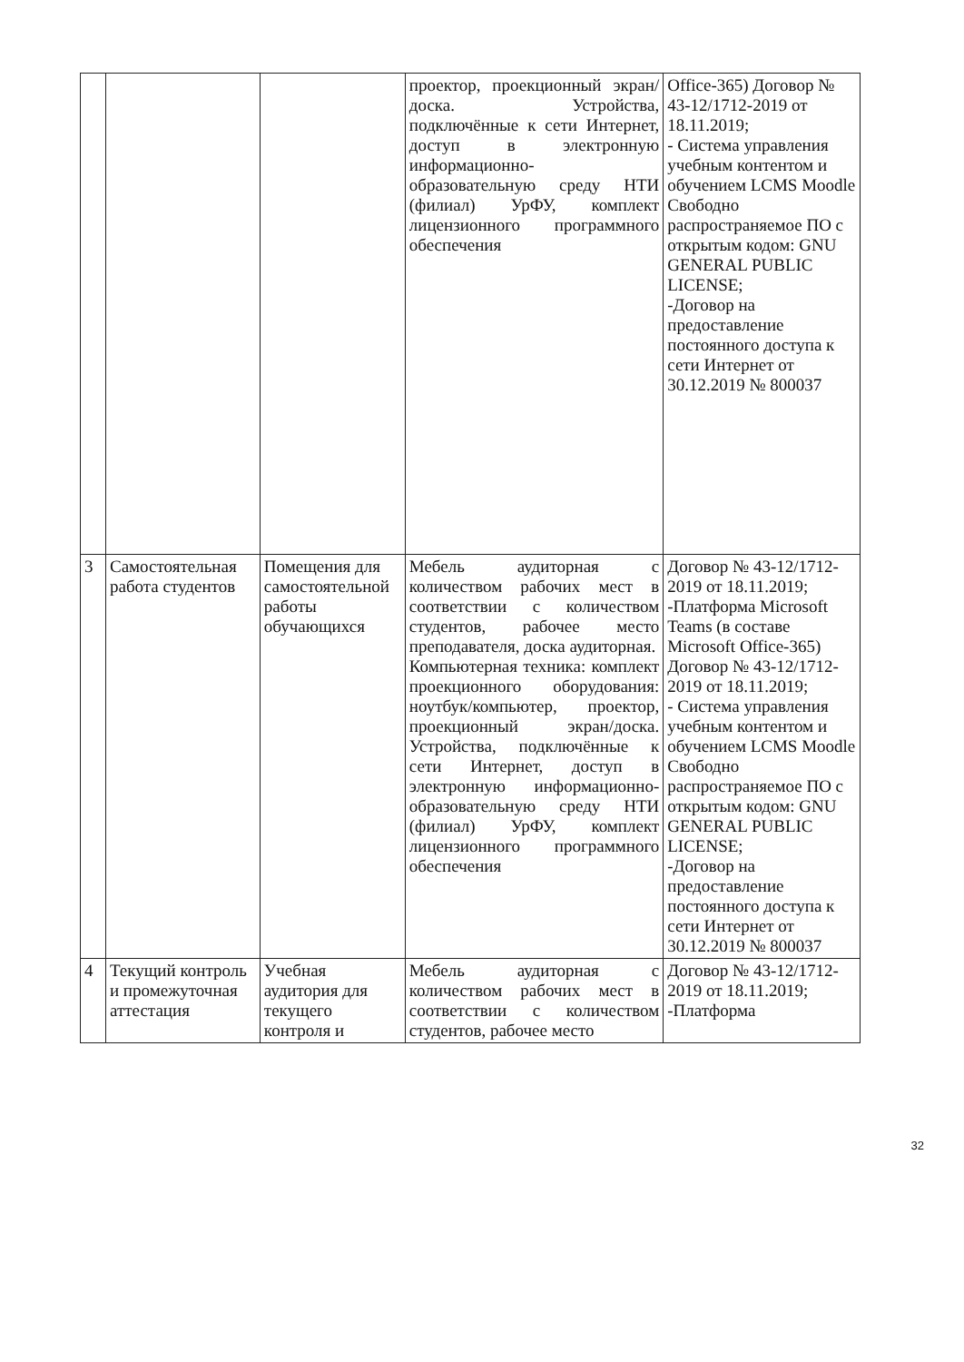| | | | проектор, проекционный экран/доска. Устройства, подключённые к сети Интернет, доступ в электронную информационно-образовательную среду НТИ (филиал) УрФУ, комплект лицензионного программного обеспечения | Office-365) Договор № 43-12/1712-2019 от 18.11.2019; - Система управления учебным контентом и обучением LCMS Moodle Свободно распространяемое ПО с открытым кодом: GNU GENERAL PUBLIC LICENSE; -Договор на предоставление постоянного доступа к сети Интернет от 30.12.2019 № 800037 |
| 3 | Самостоятельная работа студентов | Помещения для самостоятельной работы обучающихся | Мебель аудиторная с количеством рабочих мест в соответствии с количеством студентов, рабочее место преподавателя, доска аудиторная. Компьютерная техника: комплект проекционного оборудования: ноутбук/компьютер, проектор, проекционный экран/доска. Устройства, подключённые к сети Интернет, доступ в электронную информационно-образовательную среду НТИ (филиал) УрФУ, комплект лицензионного программного обеспечения | Договор № 43-12/1712-2019 от 18.11.2019; -Платформа Microsoft Teams (в составе Microsoft Office-365) Договор № 43-12/1712-2019 от 18.11.2019; - Система управления учебным контентом и обучением LCMS Moodle Свободно распространяемое ПО с открытым кодом: GNU GENERAL PUBLIC LICENSE; -Договор на предоставление постоянного доступа к сети Интернет от 30.12.2019 № 800037 |
| 4 | Текущий контроль и промежуточная аттестация | Учебная аудитория для текущего контроля и | Мебель аудиторная с количеством рабочих мест в соответствии с количеством студентов, рабочее место | Договор № 43-12/1712-2019 от 18.11.2019; -Платформа |
32